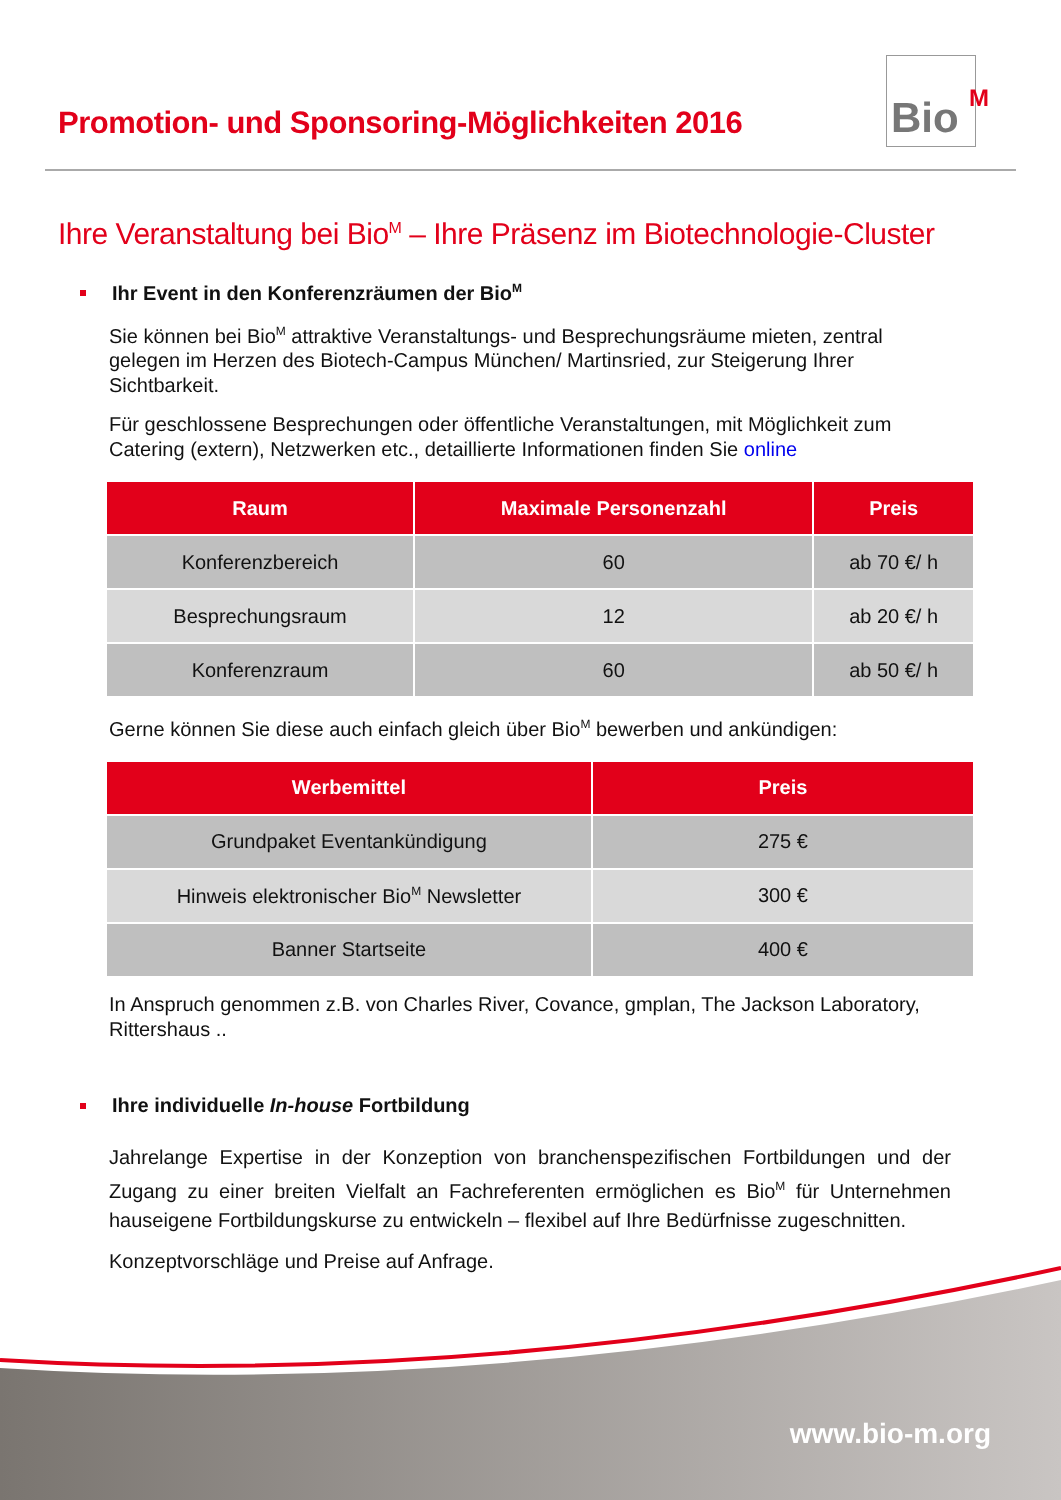Promotion- und Sponsoring-Möglichkeiten 2016
Bio<sup>M</sup>
Ihre Veranstaltung bei Bio<sup>M</sup> – Ihre Präsenz im Biotechnologie-Cluster
Ihr Event in den Konferenzräumen der Bio<sup>M</sup>
Sie können bei Bio<sup>M</sup> attraktive Veranstaltungs- und Besprechungsräume mieten, zentral gelegen im Herzen des Biotech-Campus München/ Martinsried, zur Steigerung Ihrer Sichtbarkeit.
Für geschlossene Besprechungen oder öffentliche Veranstaltungen, mit Möglichkeit zum Catering (extern), Netzwerken etc., detaillierte Informationen finden Sie online
| Raum | Maximale Personenzahl | Preis |
| --- | --- | --- |
| Konferenzbereich | 60 | ab 70 €/ h |
| Besprechungsraum | 12 | ab 20 €/ h |
| Konferenzraum | 60 | ab 50 €/ h |
Gerne können Sie diese auch einfach gleich über Bio<sup>M</sup> bewerben und ankündigen:
| Werbemittel | Preis |
| --- | --- |
| Grundpaket Eventankündigung | 275 € |
| Hinweis elektronischer Bio<sup>M</sup> Newsletter | 300 € |
| Banner Startseite | 400 € |
In Anspruch genommen z.B. von Charles River, Covance, gmplan, The Jackson Laboratory, Rittershaus ..
Ihre individuelle In-house Fortbildung
Jahrelange Expertise in der Konzeption von branchenspezifischen Fortbildungen und der Zugang zu einer breiten Vielfalt an Fachreferenten ermöglichen es Bio<sup>M</sup> für Unternehmen hauseigene Fortbildungskurse zu entwickeln – flexibel auf Ihre Bedürfnisse zugeschnitten.
Konzeptvorschläge und Preise auf Anfrage.
www.bio-m.org